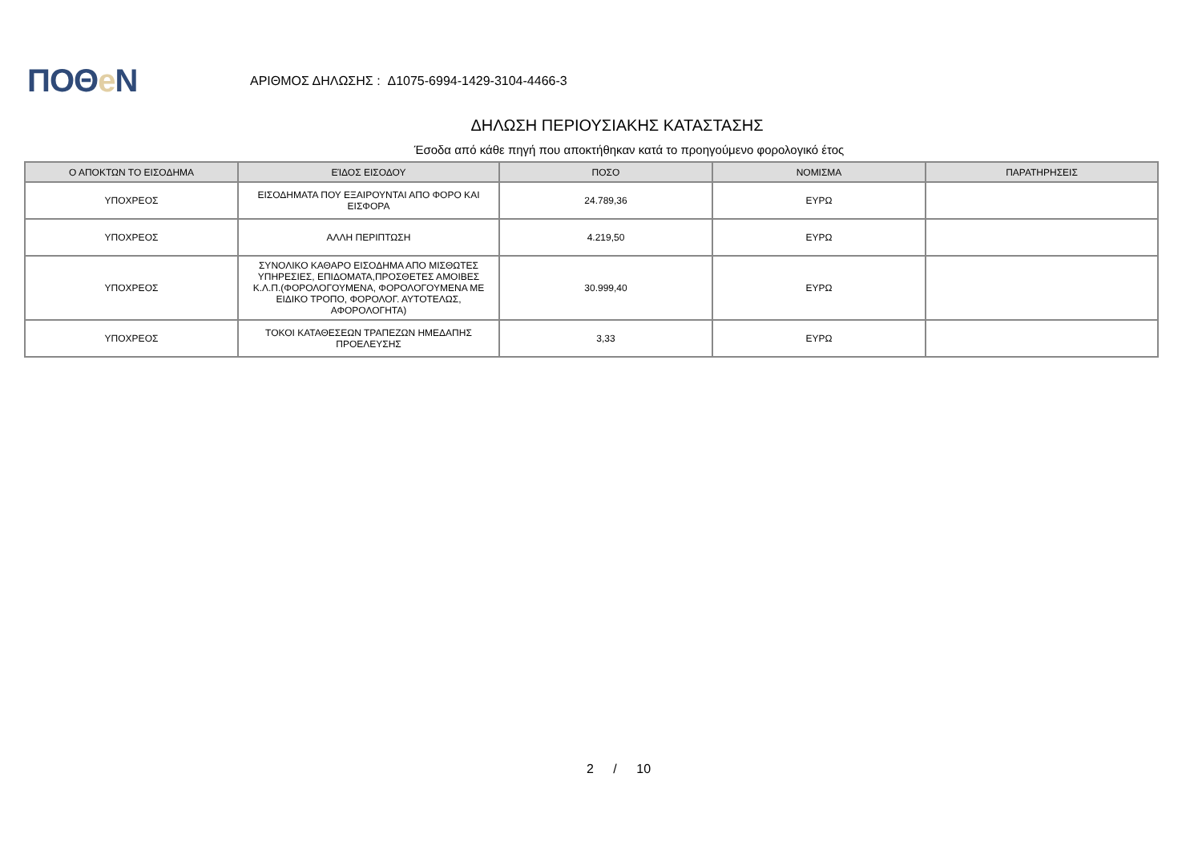ΠΟΘe Ν
ΑΡΙΘΜΟΣ ΔΗΛΩΣΗΣ : Δ1075-6994-1429-3104-4466-3
ΔΗΛΩΣΗ ΠΕΡΙΟΥΣΙΑΚΗΣ ΚΑΤΑΣΤΑΣΗΣ
Έσοδα από κάθε πηγή που αποκτήθηκαν κατά το προηγούμενο φορολογικό έτος
| Ο ΑΠΟΚΤΩΝ ΤΟ ΕΙΣΟΔΗΜΑ | ΕΊΔΟΣ ΕΙΣΟΔΟΥ | ΠΟΣΟ | ΝΟΜΙΣΜΑ | ΠΑΡΑΤΗΡΗΣΕΙΣ |
| --- | --- | --- | --- | --- |
| ΥΠΟΧΡΕΟΣ | ΕΙΣΟΔΗΜΑΤΑ ΠΟΥ ΕΞΑΙΡΟΥΝΤΑΙ ΑΠΟ ΦΟΡΟ ΚΑΙ ΕΙΣΦΟΡΑ | 24.789,36 | ΕΥΡΩ | |
| ΥΠΟΧΡΕΟΣ | ΑΛΛΗ ΠΕΡΙΠΤΩΣΗ | 4.219,50 | ΕΥΡΩ | |
| ΥΠΟΧΡΕΟΣ | ΣΥΝΟΛΙΚΟ ΚΑΘΑΡΟ ΕΙΣΟΔΗΜΑ ΑΠΟ ΜΙΣΘΩΤΕΣ ΥΠΗΡΕΣΙΕΣ, ΕΠΙΔΟΜΑΤΑ,ΠΡΟΣΘΕΤΕΣ ΑΜΟΙΒΕΣ Κ.Λ.Π.(ΦΟΡΟΛΟΓΟΥΜΕΝΑ, ΦΟΡΟΛΟΓΟΥΜΕΝΑ ΜΕ ΕΙΔΙΚΟ ΤΡΟΠΟ, ΦΟΡΟΛΟΓ. ΑΥΤΟΤΕΛΩΣ, ΑΦΟΡΟΛΟΓΗΤΑ) | 30.999,40 | ΕΥΡΩ | |
| ΥΠΟΧΡΕΟΣ | ΤΟΚΟΙ ΚΑΤΑΘΕΣΕΩΝ ΤΡΑΠΕΖΩΝ ΗΜΕΔΑΠΗΣ ΠΡΟΕΛΕΥΣΗΣ | 3,33 | ΕΥΡΩ | |
2 / 10